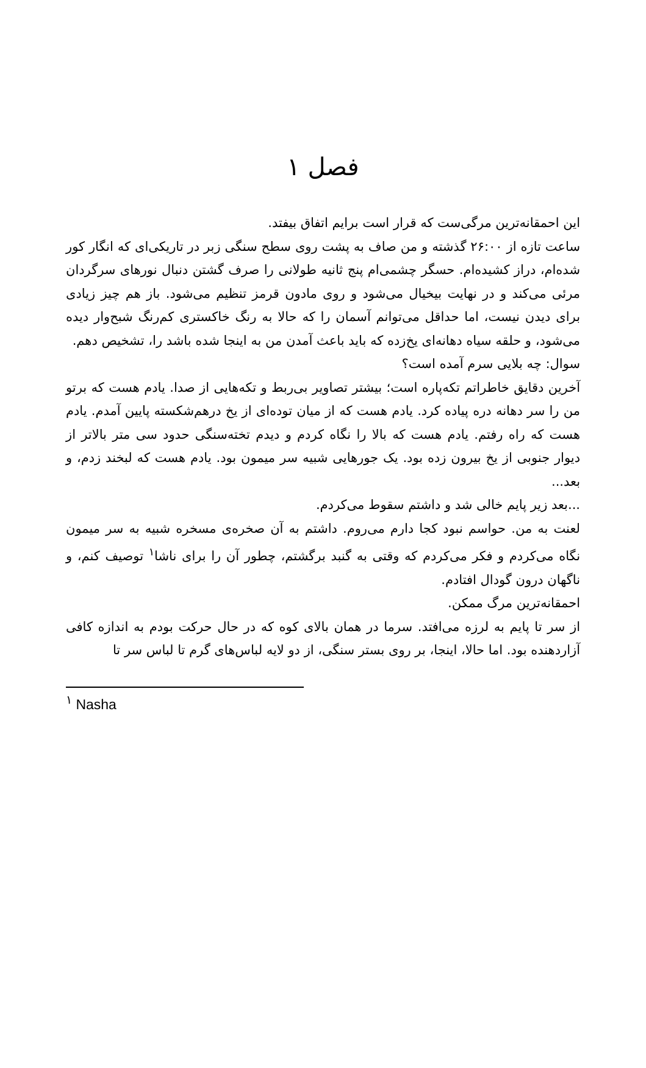فصل ۱
این احمقانه‌ترین مرگی‌ست که قرار است برایم اتفاق بیفتد.
ساعت تازه از ۲۶:۰۰ گذشته و من صاف به پشت روی سطح سنگی زبر در تاریکی‌ای که انگار کور شده‌ام، دراز کشیده‌ام. حسگر چشمی‌ام پنج ثانیه طولانی را صرف گشتن دنبال نورهای سرگردان مرئی می‌کند و در نهایت بیخیال می‌شود و روی مادون قرمز تنظیم می‌شود. باز هم چیز زیادی برای دیدن نیست، اما حداقل می‌توانم آسمان را که حالا به رنگ خاکستری کم‌رنگ شبح‌وار دیده می‌شود، و حلقه سیاه دهانه‌ای یخ‌زده که باید باعث آمدن من به اینجا شده باشد را، تشخیص دهم.
سوال: چه بلایی سرم آمده است؟
آخرین دقایق خاطراتم تکه‌پاره است؛ بیشتر تصاویر بی‌ربط و تکه‌هایی از صدا. یادم هست که برتو من را سر دهانه دره پیاده کرد. یادم هست که از میان توده‌ای از یخ درهم‌شکسته پایین آمدم. یادم هست که راه رفتم. یادم هست که بالا را نگاه کردم و دیدم تخته‌سنگی حدود سی متر بالاتر از دیوار جنوبی از یخ بیرون زده بود. یک جورهایی شبیه سر میمون بود. یادم هست که لبخند زدم، و بعد...
...بعد زیر پایم خالی شد و داشتم سقوط می‌کردم.
لعنت به من. حواسم نبود کجا دارم می‌روم. داشتم به آن صخره‌ی مسخره شبیه به سر میمون نگاه می‌کردم و فکر می‌کردم که وقتی به گنبد برگشتم، چطور آن را برای ناشا<sup>۱</sup> توصیف کنم، و ناگهان درون گودال افتادم.
احمقانه‌ترین مرگ ممکن.
از سر تا پایم به لرزه می‌افتد. سرما در همان بالای کوه که در حال حرکت بودم به اندازه کافی آزاردهنده بود. اما حالا، اینجا، بر روی بستر سنگی، از دو لایه لباس‌های گرم تا لباس سر تا
<sup>۱</sup> Nasha